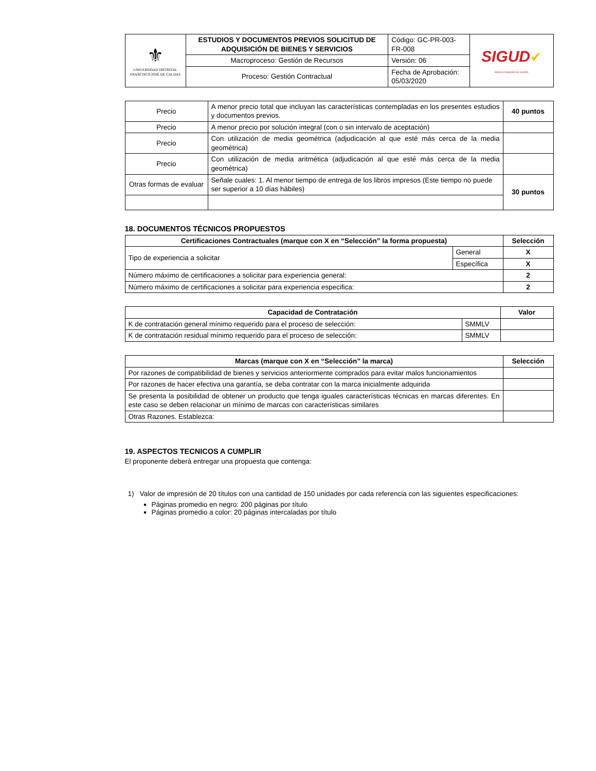| ⚜ UNIVERSIDAD DISTRITAL FRANCISCO JOSÉ DE CALDAS | ESTUDIOS Y DOCUMENTOS PREVIOS SOLICITUD DE ADQUISICIÓN DE BIENES Y SERVICIOS | Código: GC-PR-003-FR-008 | SIGUD ✔ Sistema Integrado de Gestión |
| | Macroproceso: Gestión de Recursos | Versión: 06 | |
| | Proceso: Gestión Contractual | Fecha de Aprobación: 05/03/2020 | |
| Precio | A menor precio total que incluyan las características contempladas en los presentes estudios y documentos previos. | 40 puntos |
| Precio | A menor precio por solución integral (con o sin intervalo de aceptación) | |
| Precio | Con utilización de media geométrica (adjudicación al que esté más cerca de la media geométrica) | |
| Precio | Con utilización de media aritmética (adjudicación al que esté más cerca de la media geométrica) | |
| Otras formas de evaluar | Señale cuales: 1. Al menor tiempo de entrega de los libros impresos (Este tiempo no puede ser superior a 10 días hábiles) | 30 puntos |
18. DOCUMENTOS TÉCNICOS PROPUESTOS
| Certificaciones Contractuales (marque con X en “Selección” la forma propuesta) | | Selección |
| --- | --- | --- |
| Tipo de experiencia a solicitar | General | X |
| | Específica | X |
| Número máximo de certificaciones a solicitar para experiencia general: | | 2 |
| Número máximo de certificaciones a solicitar para experiencia especifica: | | 2 |
| Capacidad de Contratación | | Valor |
| --- | --- | --- |
| K de contratación general mínimo requerido para el proceso de selección: | SMMLV | |
| K de contratación residual mínimo requerido para el proceso de selección: | SMMLV | |
| Marcas (marque con X en “Selección” la marca) | Selección |
| --- | --- |
| Por razones de compatibilidad de bienes y servicios anteriormente comprados para evitar malos funcionamientos | |
| Por razones de hacer efectiva una garantía, se deba contratar con la marca inicialmente adquirida | |
| Se presenta la posibilidad de obtener un producto que tenga iguales características técnicas en marcas diferentes. En este caso se deben relacionar un mínimo de marcas con características similares | |
| Otras Razones. Establezca: | |
19. ASPECTOS TECNICOS A CUMPLIR
El proponente deberá entregar una propuesta que contenga:
1) Valor de impresión de 20 títulos con una cantidad de 150 unidades por cada referencia con las siguientes especificaciones:
Páginas promedio en negro: 200 páginas por título
Páginas promedio a color: 20 páginas intercaladas por título